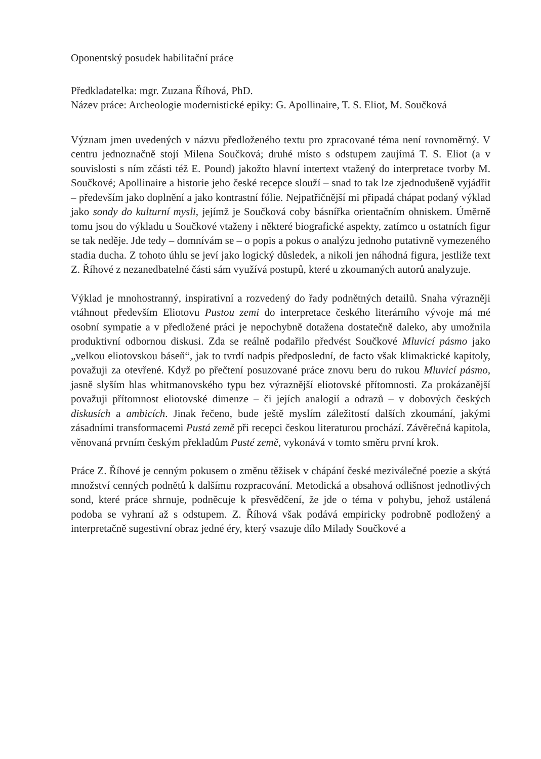Oponentský posudek habilitační práce
Předkladatelka: mgr. Zuzana Říhová, PhD.
Název práce: Archeologie modernistické epiky: G. Apollinaire, T. S. Eliot, M. Součková
Význam jmen uvedených v názvu předloženého textu pro zpracované téma není rovnoměrný. V centru jednoznačně stojí Milena Součková; druhé místo s odstupem zaujímá T. S. Eliot (a v souvislosti s ním zčásti též E. Pound) jakožto hlavní intertext vtažený do interpretace tvorby M. Součkové; Apollinaire a historie jeho české recepce slouží – snad to tak lze zjednodušeně vyjádřit – především jako doplnění a jako kontrastní fólie. Nejpatřičnější mi připadá chápat podaný výklad jako sondy do kulturní mysli, jejímž je Součková coby básnířka orientačním ohniskem. Úměrně tomu jsou do výkladu u Součkové vtaženy i některé biografické aspekty, zatímco u ostatních figur se tak neděje. Jde tedy – domnívám se – o popis a pokus o analýzu jednoho putativně vymezeného stadia ducha. Z tohoto úhlu se jeví jako logický důsledek, a nikoli jen náhodná figura, jestliže text Z. Říhové z nezanedbatelné části sám využívá postupů, které u zkoumaných autorů analyzuje.
Výklad je mnohostranný, inspirativní a rozvedený do řady podnětných detailů. Snaha výrazněji vtáhnout především Eliotovu Pustou zemi do interpretace českého literárního vývoje má mé osobní sympatie a v předložené práci je nepochybně dotažena dostatečně daleko, aby umožnila produktivní odbornou diskusi. Zda se reálně podařilo předvést Součkové Mluvicí pásmo jako „velkou eliotovskou báseň“, jak to tvrdí nadpis předposlední, de facto však klimaktické kapitoly, považuji za otevřené. Když po přečtení posuzované práce znovu beru do rukou Mluvicí pásmo, jasně slyším hlas whitmanovského typu bez výraznější eliotovské přítomnosti. Za prokázanější považuji přítomnost eliotovské dimenze – či jejích analogií a odrazů – v dobových českých diskusích a ambicích. Jinak řečeno, bude ještě myslím záležitostí dalších zkoumání, jakými zásadními transformacemi Pustá země při recepci českou literaturou prochází. Závěrečná kapitola, věnovaná prvním českým překladům Pusté země, vykonává v tomto směru první krok.
Práce Z. Říhové je cenným pokusem o změnu těžisek v chápání české meziválečné poezie a skýtá množství cenných podnětů k dalšímu rozpracování. Metodická a obsahová odlišnost jednotlivých sond, které práce shrnuje, podněcuje k přesvědčení, že jde o téma v pohybu, jehož ustálená podoba se vyhraní až s odstupem. Z. Říhová však podává empiricky podrobně podložený a interpretačně sugestivní obraz jedné éry, který vsazuje dílo Milady Součkové a